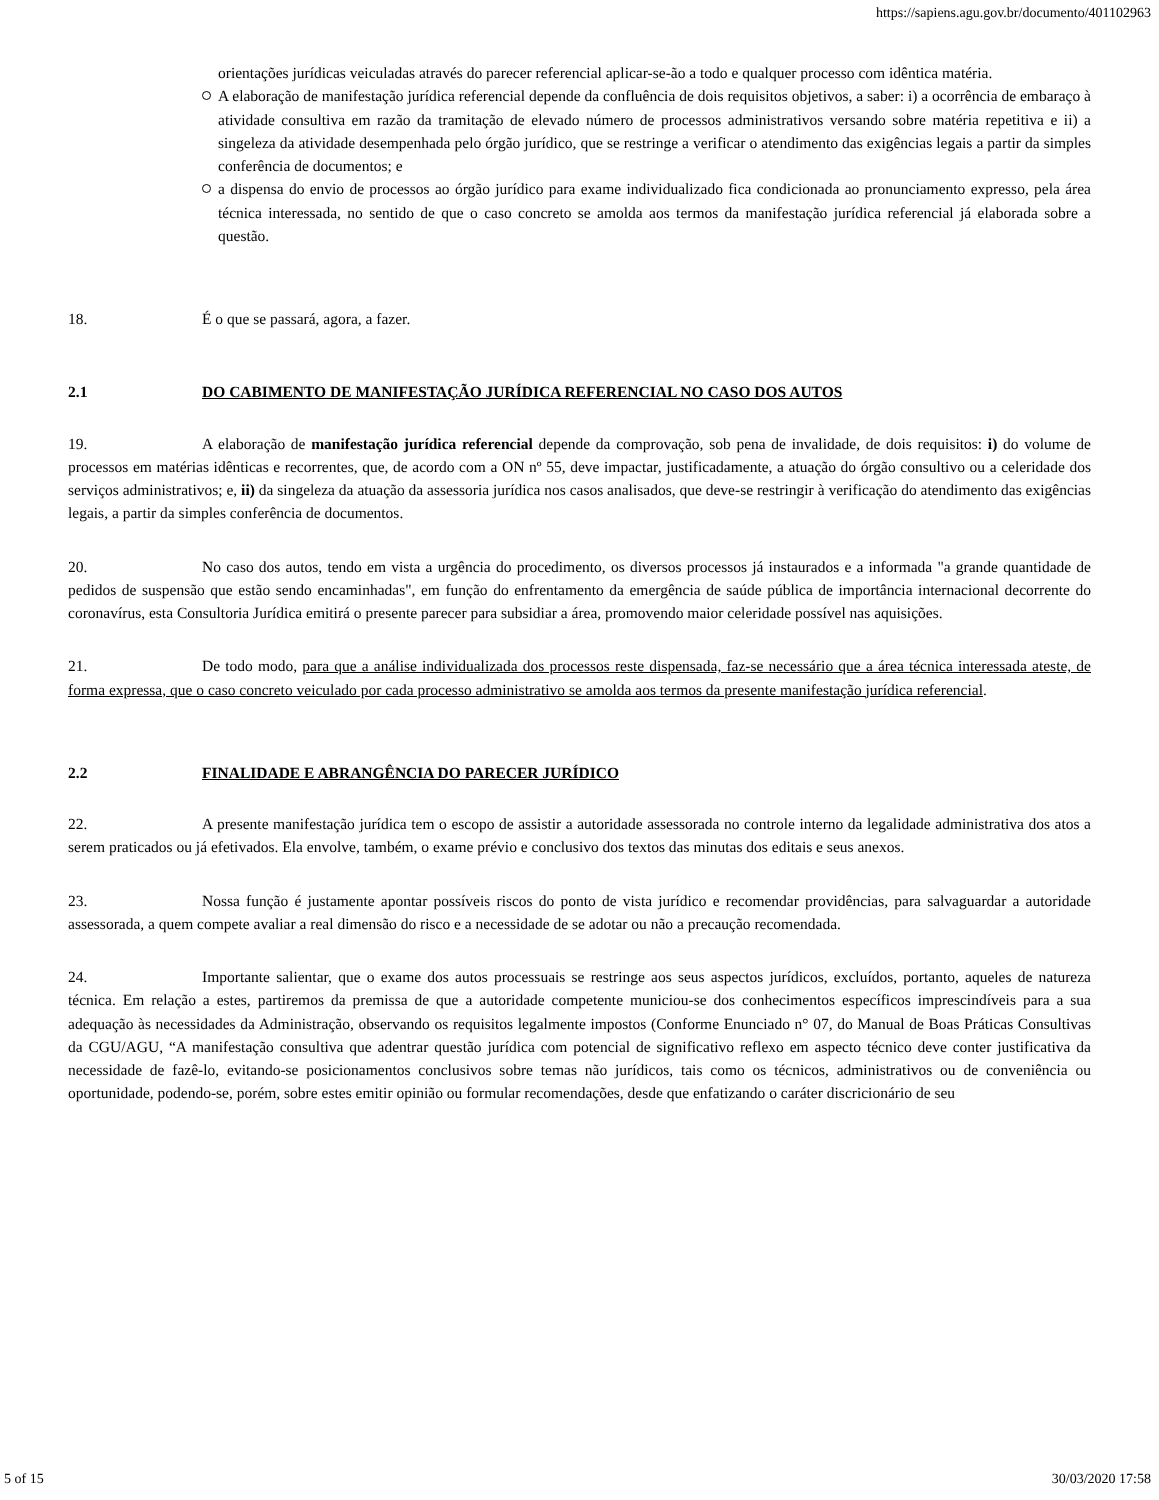https://sapiens.agu.gov.br/documento/401102963
orientações jurídicas veiculadas através do parecer referencial aplicar-se-ão a todo e qualquer processo com idêntica matéria.
A elaboração de manifestação jurídica referencial depende da confluência de dois requisitos objetivos, a saber: i) a ocorrência de embaraço à atividade consultiva em razão da tramitação de elevado número de processos administrativos versando sobre matéria repetitiva e ii) a singeleza da atividade desempenhada pelo órgão jurídico, que se restringe a verificar o atendimento das exigências legais a partir da simples conferência de documentos; e
a dispensa do envio de processos ao órgão jurídico para exame individualizado fica condicionada ao pronunciamento expresso, pela área técnica interessada, no sentido de que o caso concreto se amolda aos termos da manifestação jurídica referencial já elaborada sobre a questão.
18. É o que se passará, agora, a fazer.
2.1 DO CABIMENTO DE MANIFESTAÇÃO JURÍDICA REFERENCIAL NO CASO DOS AUTOS
19. A elaboração de manifestação jurídica referencial depende da comprovação, sob pena de invalidade, de dois requisitos: i) do volume de processos em matérias idênticas e recorrentes, que, de acordo com a ON nº 55, deve impactar, justificadamente, a atuação do órgão consultivo ou a celeridade dos serviços administrativos; e, ii) da singeleza da atuação da assessoria jurídica nos casos analisados, que deve-se restringir à verificação do atendimento das exigências legais, a partir da simples conferência de documentos.
20. No caso dos autos, tendo em vista a urgência do procedimento, os diversos processos já instaurados e a informada "a grande quantidade de pedidos de suspensão que estão sendo encaminhadas", em função do enfrentamento da emergência de saúde pública de importância internacional decorrente do coronavírus, esta Consultoria Jurídica emitirá o presente parecer para subsidiar a área, promovendo maior celeridade possível nas aquisições.
21. De todo modo, para que a análise individualizada dos processos reste dispensada, faz-se necessário que a área técnica interessada ateste, de forma expressa, que o caso concreto veiculado por cada processo administrativo se amolda aos termos da presente manifestação jurídica referencial.
2.2 FINALIDADE E ABRANGÊNCIA DO PARECER JURÍDICO
22. A presente manifestação jurídica tem o escopo de assistir a autoridade assessorada no controle interno da legalidade administrativa dos atos a serem praticados ou já efetivados. Ela envolve, também, o exame prévio e conclusivo dos textos das minutas dos editais e seus anexos.
23. Nossa função é justamente apontar possíveis riscos do ponto de vista jurídico e recomendar providências, para salvaguardar a autoridade assessorada, a quem compete avaliar a real dimensão do risco e a necessidade de se adotar ou não a precaução recomendada.
24. Importante salientar, que o exame dos autos processuais se restringe aos seus aspectos jurídicos, excluídos, portanto, aqueles de natureza técnica. Em relação a estes, partiremos da premissa de que a autoridade competente municiou-se dos conhecimentos específicos imprescindíveis para a sua adequação às necessidades da Administração, observando os requisitos legalmente impostos (Conforme Enunciado n° 07, do Manual de Boas Práticas Consultivas da CGU/AGU, “A manifestação consultiva que adentrar questão jurídica com potencial de significativo reflexo em aspecto técnico deve conter justificativa da necessidade de fazê-lo, evitando-se posicionamentos conclusivos sobre temas não jurídicos, tais como os técnicos, administrativos ou de conveniência ou oportunidade, podendo-se, porém, sobre estes emitir opinião ou formular recomendações, desde que enfatizando o caráter discricionário de seu
5 of 15 30/03/2020 17:58